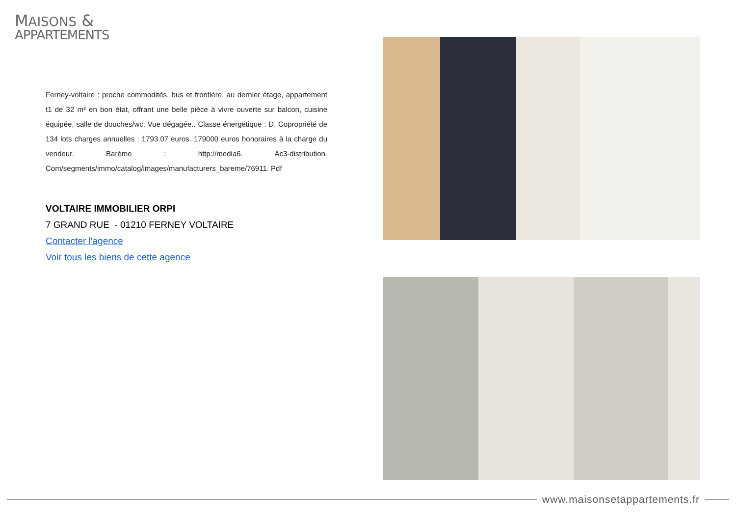MAISONS &
APPARTEMENTS
Ferney-voltaire : proche commodités, bus et frontière, au dernier étage, appartement t1 de 32 m² en bon état, offrant une belle pièce à vivre ouverte sur balcon, cuisine équipée, salle de douches/wc. Vue dégagée.. Classe énergétique : D. Copropriété de 134 lots charges annuelles : 1793.07 euros. 179000 euros honoraires à la charge du vendeur. Barème : http://media6. Ac3-distribution. Com/segments/immo/catalog/images/manufacturers_bareme/76911. Pdf
VOLTAIRE IMMOBILIER ORPI
7 GRAND RUE - 01210 FERNEY VOLTAIRE
Contacter l'agence
Voir tous les biens de cette agence
www.maisonsetappartements.fr